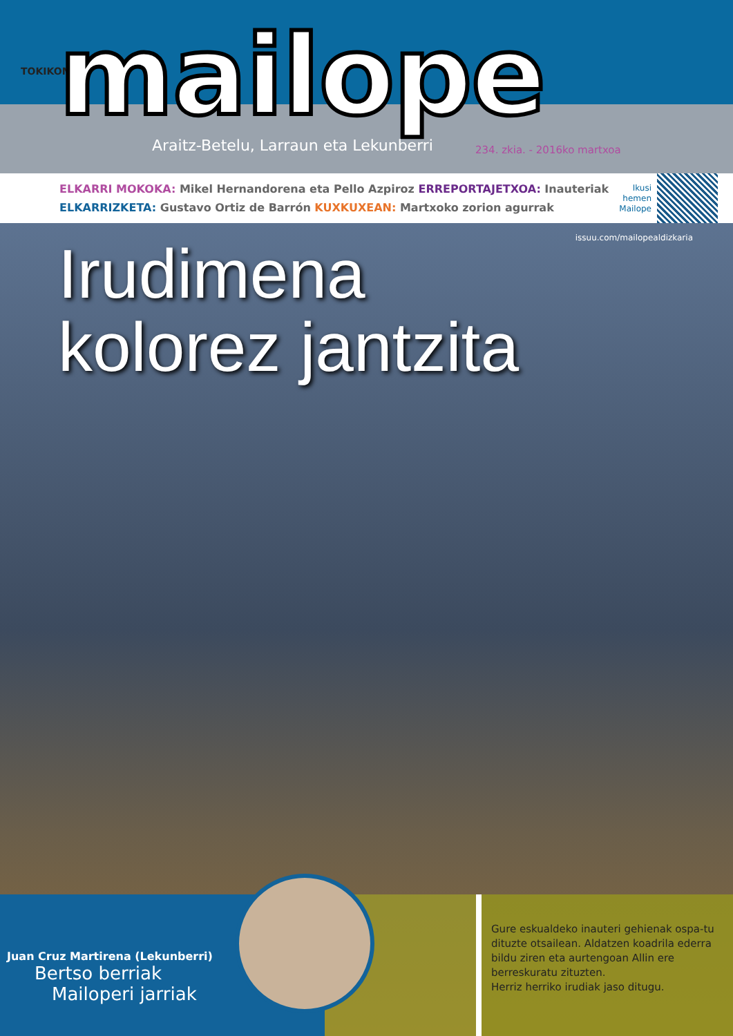TOKIKOM mailope
Araitz-Betelu, Larraun eta Lekunberri
234. zkia. - 2016ko martxoa
ELKARRI MOKOKA: Mikel Hernandorena eta Pello Azpiroz ERREPORTAJETXOA: Inauteriak
ELKARRIZKETA: Gustavo Ortiz de Barrón KUXKUXEAN: Martxoko zorion agurrak
Ikusi
hemen
Mailope
issuu.com/mailopealdizkaria
Irudimena
kolorez jantzita
Juan Cruz Martirena (Lekunberri)
Bertso berriak
Mailoperi jarriak
Gure eskualdeko inauteri gehienak ospa-tu dituzte otsailean. Aldatzen koadrila ederra bildu ziren eta aurtengoan Allin ere berreskuratu zituzten.
Herriz herriko irudiak jaso ditugu.